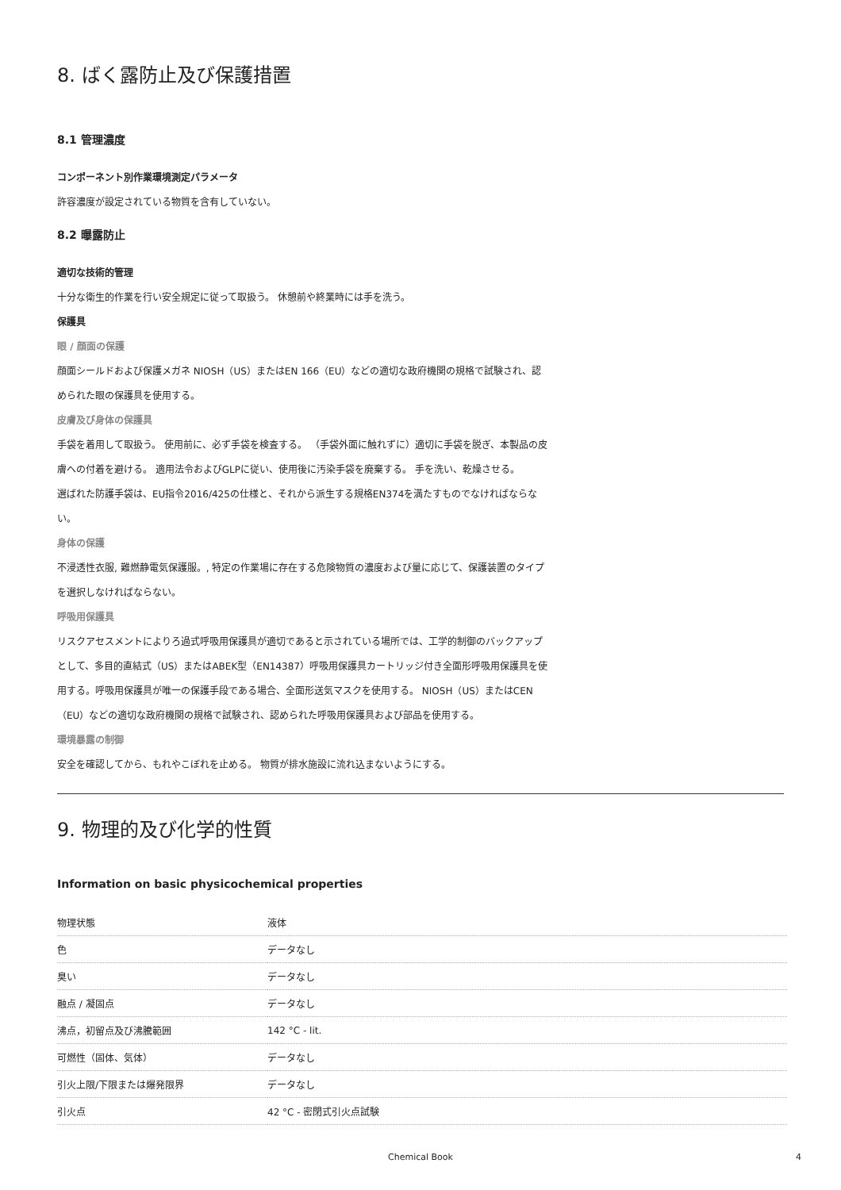8. ばく露防止及び保護措置
8.1 管理濃度
コンポーネント別作業環境測定パラメータ
許容濃度が設定されている物質を含有していない。
8.2 曝露防止
適切な技術的管理
十分な衛生的作業を行い安全規定に従って取扱う。 休憩前や終業時には手を洗う。
保護具
眼 / 顔面の保護
顔面シールドおよび保護メガネ NIOSH（US）またはEN 166（EU）などの適切な政府機関の規格で試験され、認められた眼の保護具を使用する。
皮膚及び身体の保護具
手袋を着用して取扱う。 使用前に、必ず手袋を検査する。 （手袋外面に触れずに）適切に手袋を脱ぎ、本製品の皮膚への付着を避ける。 適用法令およびGLPに従い、使用後に汚染手袋を廃棄する。 手を洗い、乾燥させる。
選ばれた防護手袋は、EU指令2016/425の仕様と、それから派生する規格EN374を満たすものでなければならない。
身体の保護
不浸透性衣服, 難燃静電気保護服。, 特定の作業場に存在する危険物質の濃度および量に応じて、保護装置のタイプを選択しなければならない。
呼吸用保護具
リスクアセスメントによりろ過式呼吸用保護具が適切であると示されている場所では、工学的制御のバックアップとして、多目的直結式（US）またはABEK型（EN14387）呼吸用保護具カートリッジ付き全面形呼吸用保護具を使用する。呼吸用保護具が唯一の保護手段である場合、全面形送気マスクを使用する。 NIOSH（US）またはCEN（EU）などの適切な政府機関の規格で試験され、認められた呼吸用保護具および部品を使用する。
環境暴露の制御
安全を確認してから、もれやこぼれを止める。 物質が排水施設に流れ込まないようにする。
9. 物理的及び化学的性質
Information on basic physicochemical properties
| 物理状態 | 液体 |
| 色 | データなし |
| 臭い | データなし |
| 融点 / 凝固点 | データなし |
| 沸点，初留点及び沸騰範囲 | 142 °C - lit. |
| 可燃性（固体、気体） | データなし |
| 引火上限/下限または爆発限界 | データなし |
| 引火点 | 42 °C - 密閉式引火点試験 |
Chemical Book 4